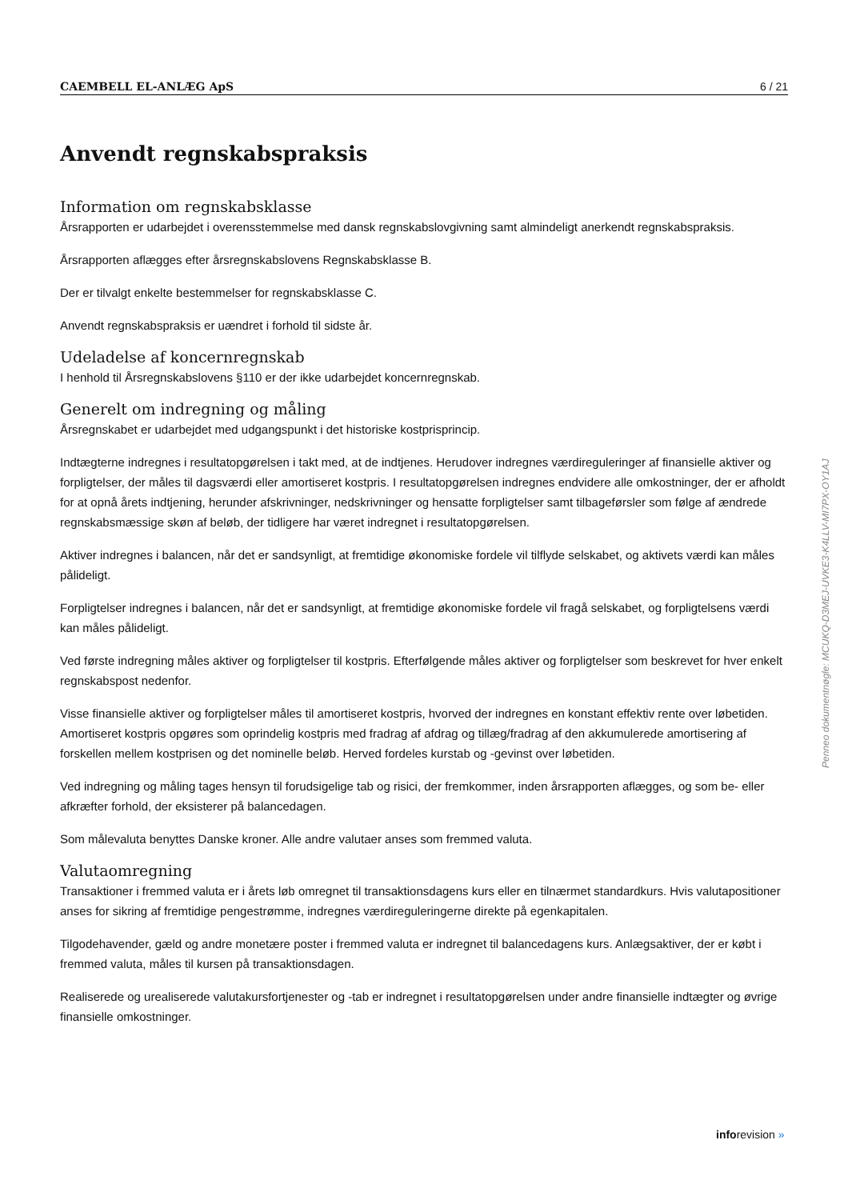CAEMBELL EL-ANLÆG ApS 6 / 21
Anvendt regnskabspraksis
Information om regnskabsklasse
Årsrapporten er udarbejdet i overensstemmelse med dansk regnskabslovgivning samt almindeligt anerkendt regnskabspraksis.
Årsrapporten aflægges efter årsregnskabslovens Regnskabsklasse B.
Der er tilvalgt enkelte bestemmelser for regnskabsklasse C.
Anvendt regnskabspraksis er uændret i forhold til sidste år.
Udeladelse af koncernregnskab
I henhold til Årsregnskabslovens §110 er der ikke udarbejdet koncernregnskab.
Generelt om indregning og måling
Årsregnskabet er udarbejdet med udgangspunkt i det historiske kostprisprincip.
Indtægterne indregnes i resultatopgørelsen i takt med, at de indtjenes. Herudover indregnes værdireguleringer af finansielle aktiver og forpligtelser, der måles til dagsværdi eller amortiseret kostpris. I resultatopgørelsen indregnes endvidere alle omkostninger, der er afholdt for at opnå årets indtjening, herunder afskrivninger, nedskrivninger og hensatte forpligtelser samt tilbageførsler som følge af ændrede regnskabsmæssige skøn af beløb, der tidligere har været indregnet i resultatopgørelsen.
Aktiver indregnes i balancen, når det er sandsynligt, at fremtidige økonomiske fordele vil tilflyde selskabet, og aktivets værdi kan måles pålideligt.
Forpligtelser indregnes i balancen, når det er sandsynligt, at fremtidige økonomiske fordele vil fragå selskabet, og forpligtelsens værdi kan måles pålideligt.
Ved første indregning måles aktiver og forpligtelser til kostpris. Efterfølgende måles aktiver og forpligtelser som beskrevet for hver enkelt regnskabspost nedenfor.
Visse finansielle aktiver og forpligtelser måles til amortiseret kostpris, hvorved der indregnes en konstant effektiv rente over løbetiden. Amortiseret kostpris opgøres som oprindelig kostpris med fradrag af afdrag og tillæg/fradrag af den akkumulerede amortisering af forskellen mellem kostprisen og det nominelle beløb. Herved fordeles kurstab og -gevinst over løbetiden.
Ved indregning og måling tages hensyn til forudsigelige tab og risici, der fremkommer, inden årsrapporten aflægges, og som be- eller afkræfter forhold, der eksisterer på balancedagen.
Som målevaluta benyttes Danske kroner. Alle andre valutaer anses som fremmed valuta.
Valutaomregning
Transaktioner i fremmed valuta er i årets løb omregnet til transaktionsdagens kurs eller en tilnærmet standardkurs. Hvis valutapositioner anses for sikring af fremtidige pengestrømme, indregnes værdireguleringerne direkte på egenkapitalen.
Tilgodehavender, gæld og andre monetære poster i fremmed valuta er indregnet til balancedagens kurs. Anlægsaktiver, der er købt i fremmed valuta, måles til kursen på transaktionsdagen.
Realiserede og urealiserede valutakursfortjenester og -tab er indregnet i resultatopgørelsen under andre finansielle indtægter og øvrige finansielle omkostninger.
Penneo dokumentnøgle: MCUKQ-D3MEJ-UVKE3-K4LLV-MI7PX-OY1AJ
inforevision »